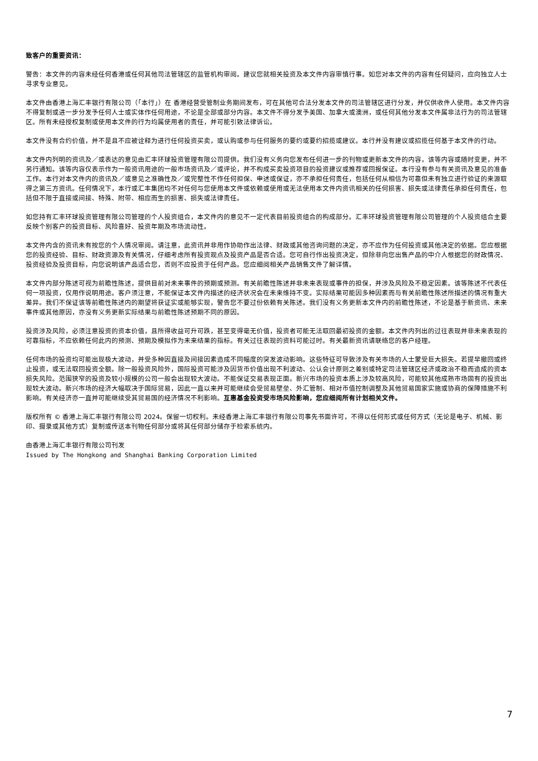致客户的重要资讯：
警告：本文件的内容未经任何香港或任何其他司法管辖区的监管机构审阅。建议您就相关投资及本文件内容审慎行事。如您对本文件的内容有任何疑问，应向独立人士寻求专业意见。
本文件由香港上海汇丰银行有限公司（「本行」）在 香港经营受管制业务期间发布，可在其他可合法分发本文件的司法管辖区进行分发，并仅供收件人使用。本文件内容不得复制或进一步分发予任何人士或实体作任何用途，不论是全部或部分内容。本文件不得分发予美国、加拿大或澳洲，或任何其他分发本文件属非法行为的司法管辖区。所有未经授权复制或使用本文件的行为均属使用者的责任，并可能引致法律诉讼。
本文件没有合约价值，并不是且不应被诠释为进行任何投资买卖，或认购或参与任何服务的要约或要约招揽或建议。本行并没有建议或招揽任何基于本文件的行动。
本文件内列明的资讯及／或表达的意见由汇丰环球投资管理有限公司提供。我们没有义务向您发布任何进一步的刊物或更新本文件的内容，该等内容或随时变更，并不另行通知。该等内容仅表示作为一般资讯用途的一般市场资讯及／或评论，并不构成买卖投资项目的投资建议或推荐或回报保证。本行没有参与有关资讯及意见的准备工作。本行对本文件内的资讯及／或意见之准确性及／或完整性不作任何担保、申述或保证，亦不承担任何责任，包括任何从相信为可靠但未有独立进行验证的来源取得之第三方资讯。任何情况下，本行或汇丰集团均不对任何与您使用本文件或依赖或使用或无法使用本文件内资讯相关的任何损害、损失或法律责任承担任何责任，包括但不限于直接或间接、特殊、附带、相应而生的损害、损失或法律责任。
如您持有汇丰环球投资管理有限公司管理的个人投资组合，本文件内的意见不一定代表目前投资组合的构成部分。汇丰环球投资管理有限公司管理的个人投资组合主要反映个别客户的投资目标、风险喜好、投资年期及市场流动性。
本文件内含的资讯未有按您的个人情况审阅。请注意，此资讯并非用作协助作出法律、财政或其他咨询问题的决定，亦不应作为任何投资或其他决定的依据。您应根据您的投资经验、目标、财政资源及有关情况，仔细考虑所有投资观点及投资产品是否合适。您可自行作出投资决定，但除非向您出售产品的中介人根据您的财政情况、投资经验及投资目标，向您说明该产品适合您，否则不应投资于任何产品。您应细阅相关产品销售文件了解详情。
本文件内部分陈述可视为前瞻性陈述，提供目前对未来事件的预期或预测。有关前瞻性陈述并非未来表现或事件的担保，并涉及风险及不稳定因素。该等陈述不代表任何一项投资，仅用作说明用途。客户须注意，不能保证本文件内描述的经济状况会在未来维持不变。实际结果可能因多种因素而与有关前瞻性陈述所描述的情况有重大差异。我们不保证该等前瞻性陈述内的期望将获证实或能够实现，警告您不要过份依赖有关陈述。我们没有义务更新本文件内的前瞻性陈述，不论是基于新资讯、未来事件或其他原因，亦没有义务更新实际结果与前瞻性陈述预期不同的原因。
投资涉及风险，必须注意投资的资本价值，且所得收益可升可跌，甚至变得毫无价值，投资者可能无法取回最初投资的金额。本文件内列出的过往表现并非未来表现的可靠指标，不应依赖任何此内的预测、预期及模拟作为未来结果的指标。有关过往表现的资料可能过时。有关最新资讯请联络您的客户经理。
任何市场的投资均可能出现极大波动，并受多种因直接及间接因素造成不同幅度的突发波动影响。这些特征可导致涉及有关市场的人士蒙受巨大损失。若提早撤回或终止投资，或无法取回投资全额。除一般投资风险外，国际投资可能涉及因货币价值出现不利波动、公认会计原则之差别或特定司法管辖区经济或政治不稳而造成的资本损失风险。范围狭窄的投资及较小规模的公司一般会出现较大波动。不能保证交易表现正面。新兴市场的投资本质上涉及较高风险，可能较其他成熟市场固有的投资出现较大波动。新兴市场的经济大幅取决于国际贸易，因此一直以来并可能继续会受贸易壁垒、外汇管制、相对币值控制调整及其他贸易国家实施或协商的保障措施不利影响。有关经济亦一直并可能继续受其贸易国的经济情况不利影响。互惠基金投资受市场风险影响，您应细阅所有计划相关文件。
版权所有 © 香港上海汇丰银行有限公司 2024。保留一切权利。未经香港上海汇丰银行有限公司事先书面许可，不得以任何形式或任何方式（无论是电子、机械、影印、摄录或其他方式）复制或传送本刊物任何部分或将其任何部分储存于检索系统内。
由香港上海汇丰银行有限公司刊发
Issued by The Hongkong and Shanghai Banking Corporation Limited
7